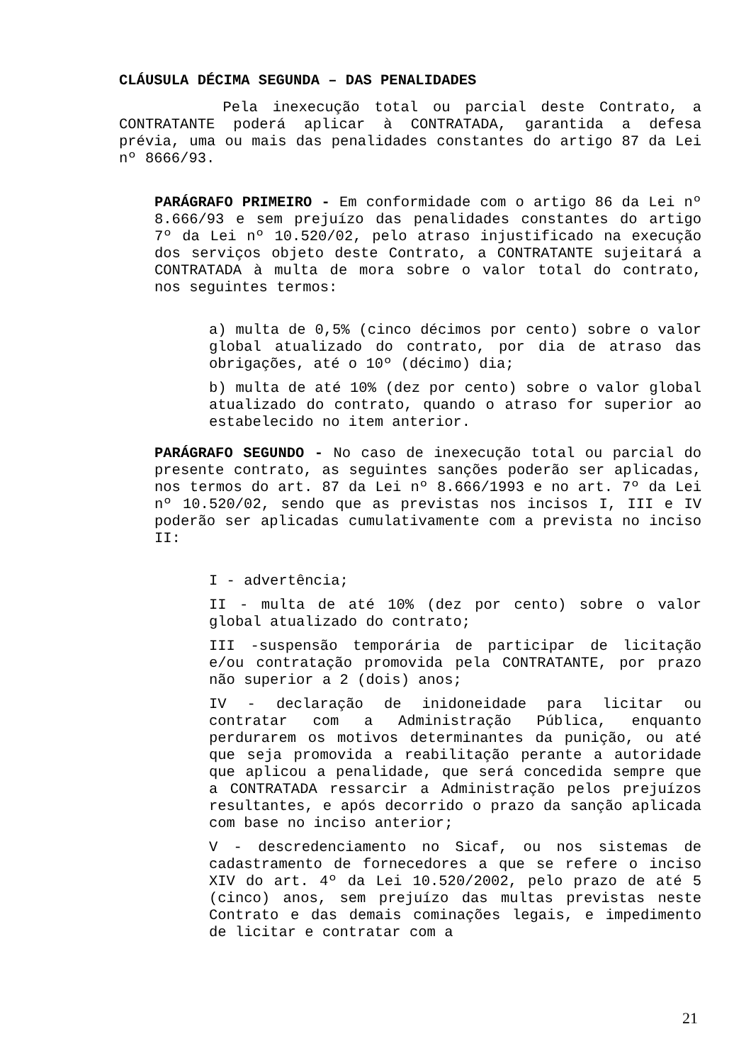CLÁUSULA DÉCIMA SEGUNDA – DAS PENALIDADES
Pela inexecução total ou parcial deste Contrato, a CONTRATANTE poderá aplicar à CONTRATADA, garantida a defesa prévia, uma ou mais das penalidades constantes do artigo 87 da Lei nº 8666/93.
PARÁGRAFO PRIMEIRO - Em conformidade com o artigo 86 da Lei nº 8.666/93 e sem prejuízo das penalidades constantes do artigo 7º da Lei nº 10.520/02, pelo atraso injustificado na execução dos serviços objeto deste Contrato, a CONTRATANTE sujeitará a CONTRATADA à multa de mora sobre o valor total do contrato, nos seguintes termos:
a) multa de 0,5% (cinco décimos por cento) sobre o valor global atualizado do contrato, por dia de atraso das obrigações, até o 10º (décimo) dia;
b) multa de até 10% (dez por cento) sobre o valor global atualizado do contrato, quando o atraso for superior ao estabelecido no item anterior.
PARÁGRAFO SEGUNDO - No caso de inexecução total ou parcial do presente contrato, as seguintes sanções poderão ser aplicadas, nos termos do art. 87 da Lei nº 8.666/1993 e no art. 7º da Lei nº 10.520/02, sendo que as previstas nos incisos I, III e IV poderão ser aplicadas cumulativamente com a prevista no inciso II:
I - advertência;
II - multa de até 10% (dez por cento) sobre o valor global atualizado do contrato;
III -suspensão temporária de participar de licitação e/ou contratação promovida pela CONTRATANTE, por prazo não superior a 2 (dois) anos;
IV - declaração de inidoneidade para licitar ou contratar com a Administração Pública, enquanto perdurarem os motivos determinantes da punição, ou até que seja promovida a reabilitação perante a autoridade que aplicou a penalidade, que será concedida sempre que a CONTRATADA ressarcir a Administração pelos prejuízos resultantes, e após decorrido o prazo da sanção aplicada com base no inciso anterior;
V - descredenciamento no Sicaf, ou nos sistemas de cadastramento de fornecedores a que se refere o inciso XIV do art. 4º da Lei 10.520/2002, pelo prazo de até 5 (cinco) anos, sem prejuízo das multas previstas neste Contrato e das demais cominações legais, e impedimento de licitar e contratar com a
21